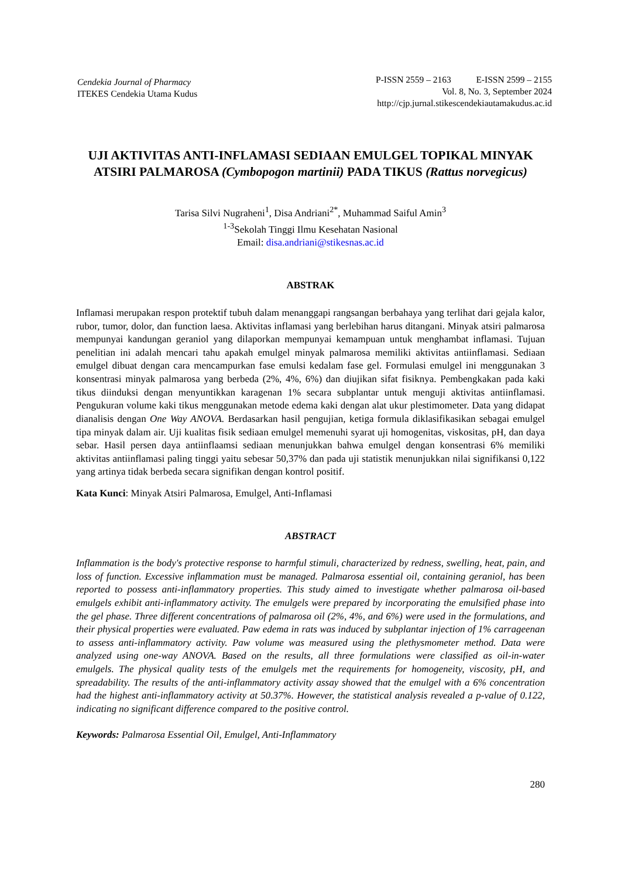Cendekia Journal of Pharmacy
ITEKES Cendekia Utama Kudus
P-ISSN 2559 – 2163 E-ISSN 2599 – 2155
Vol. 8, No. 3, September 2024
http://cjp.jurnal.stikescendekiautamakudus.ac.id
UJI AKTIVITAS ANTI-INFLAMASI SEDIAAN EMULGEL TOPIKAL MINYAK ATSIRI PALMAROSA (Cymbopogon martinii) PADA TIKUS (Rattus norvegicus)
Tarisa Silvi Nugraheni<sup>1</sup>, Disa Andriani<sup>2*</sup>, Muhammad Saiful Amin<sup>3</sup>
<sup>1-3</sup>Sekolah Tinggi Ilmu Kesehatan Nasional
Email: disa.andriani@stikesnas.ac.id
ABSTRAK
Inflamasi merupakan respon protektif tubuh dalam menanggapi rangsangan berbahaya yang terlihat dari gejala kalor, rubor, tumor, dolor, dan function laesa. Aktivitas inflamasi yang berlebihan harus ditangani. Minyak atsiri palmarosa mempunyai kandungan geraniol yang dilaporkan mempunyai kemampuan untuk menghambat inflamasi. Tujuan penelitian ini adalah mencari tahu apakah emulgel minyak palmarosa memiliki aktivitas antiinflamasi. Sediaan emulgel dibuat dengan cara mencampurkan fase emulsi kedalam fase gel. Formulasi emulgel ini menggunakan 3 konsentrasi minyak palmarosa yang berbeda (2%, 4%, 6%) dan diujikan sifat fisiknya. Pembengkakan pada kaki tikus diinduksi dengan menyuntikkan karagenan 1% secara subplantar untuk menguji aktivitas antiinflamasi. Pengukuran volume kaki tikus menggunakan metode edema kaki dengan alat ukur plestimometer. Data yang didapat dianalisis dengan One Way ANOVA. Berdasarkan hasil pengujian, ketiga formula diklasifikasikan sebagai emulgel tipa minyak dalam air. Uji kualitas fisik sediaan emulgel memenuhi syarat uji homogenitas, viskositas, pH, dan daya sebar. Hasil persen daya antiinflaamsi sediaan menunjukkan bahwa emulgel dengan konsentrasi 6% memiliki aktivitas antiinflamasi paling tinggi yaitu sebesar 50,37% dan pada uji statistik menunjukkan nilai signifikansi 0,122 yang artinya tidak berbeda secara signifikan dengan kontrol positif.
Kata Kunci: Minyak Atsiri Palmarosa, Emulgel, Anti-Inflamasi
ABSTRACT
Inflammation is the body's protective response to harmful stimuli, characterized by redness, swelling, heat, pain, and loss of function. Excessive inflammation must be managed. Palmarosa essential oil, containing geraniol, has been reported to possess anti-inflammatory properties. This study aimed to investigate whether palmarosa oil-based emulgels exhibit anti-inflammatory activity. The emulgels were prepared by incorporating the emulsified phase into the gel phase. Three different concentrations of palmarosa oil (2%, 4%, and 6%) were used in the formulations, and their physical properties were evaluated. Paw edema in rats was induced by subplantar injection of 1% carrageenan to assess anti-inflammatory activity. Paw volume was measured using the plethysmometer method. Data were analyzed using one-way ANOVA. Based on the results, all three formulations were classified as oil-in-water emulgels. The physical quality tests of the emulgels met the requirements for homogeneity, viscosity, pH, and spreadability. The results of the anti-inflammatory activity assay showed that the emulgel with a 6% concentration had the highest anti-inflammatory activity at 50.37%. However, the statistical analysis revealed a p-value of 0.122, indicating no significant difference compared to the positive control.
Keywords: Palmarosa Essential Oil, Emulgel, Anti-Inflammatory
280